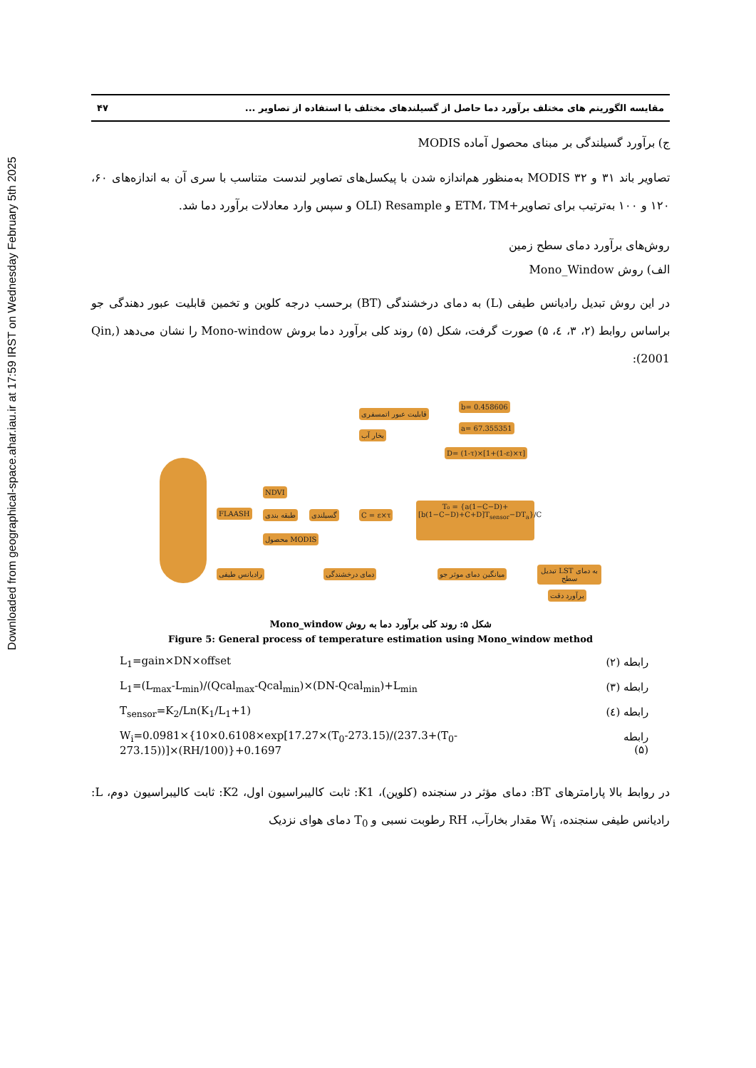Downloaded from geographical-space.ahar.iau.ir at 17:59 IRST on Wednesday February 5th 2025
مقایسه الگوریتم های مختلف برآورد دما حاصل از گسیلندهای مختلف با استفاده از تصاویر ... ۴۷
ج) برآورد گسیلندگی بر مبنای محصول آماده MODIS
تصاویر باند ۳۱ و ۳۲ MODIS به‌منظور هم‌اندازه شدن با پیکسل‌های تصاویر لندست متناسب با سری آن به اندازه‌های ۶۰، ۱۲۰ و ۱۰۰ به‌ترتیب برای تصاویر+ETM، TM و OLI) Resample و سپس وارد معادلات برآورد دما شد.
روش‌های برآورد دمای سطح زمین
الف) روش Mono_Window
در این روش تبدیل رادیانس طیفی (L) به دمای درخشندگی (BT) برحسب درجه کلوین و تخمین قابلیت عبور دهندگی جو براساس روابط (۲، ۳، ٤، ۵) صورت گرفت، شکل (۵) روند کلی برآورد دما بروش Mono-window را نشان می‌دهد (Qin, 2001):
FLAASH
NDVI
طبقه بندی
محصول MODIS
گسیلندی C = ε×τ
قابلیت عبور اتمسفری
بخار آب
b= 0.458606
a= 67.355351
D= (1-τ)×[1+(1-ε)×τ]
T₀ = {a(1−C−D)+[b(1−C−D)+C+D]T<sub>sensor</sub>−DT<sub>a</sub>}/C
رادیانس طیفی دمای درخشندگی میانگین دمای موثر جو تبدیل LST به دمای سطح
برآورد دقت
شکل ۵: روند کلی برآورد دما به روش Mono_window
Figure 5: General process of temperature estimation using Mono_window method
L<sub>1</sub>=gain×DN×offset رابطه (۲)
L<sub>1</sub>=(L<sub>max</sub>-L<sub>min</sub>)/(Qcal<sub>max</sub>-Qcal<sub>min</sub>)×(DN-Qcal<sub>min</sub>)+L<sub>min</sub> رابطه (۳)
T<sub>sensor</sub>=K<sub>2</sub>/Ln(K<sub>1</sub>/L<sub>1</sub>+1) رابطه (٤)
W<sub>i</sub>=0.0981×{10×0.6108×exp[17.27×(T<sub>0</sub>-273.15)/(237.3+(T<sub>0</sub>-273.15))]×(RH/100)}+0.1697 رابطه (۵)
در روابط بالا پارامترهای BT: دمای مؤثر در سنجنده (کلوین)، K1: ثابت کالیبراسیون اول، K2: ثابت کالیبراسیون دوم، L: رادیانس طیفی سنجنده، W<sub>i</sub> مقدار بخارآب، RH رطوبت نسبی و T<sub>0</sub> دمای هوای نزدیک